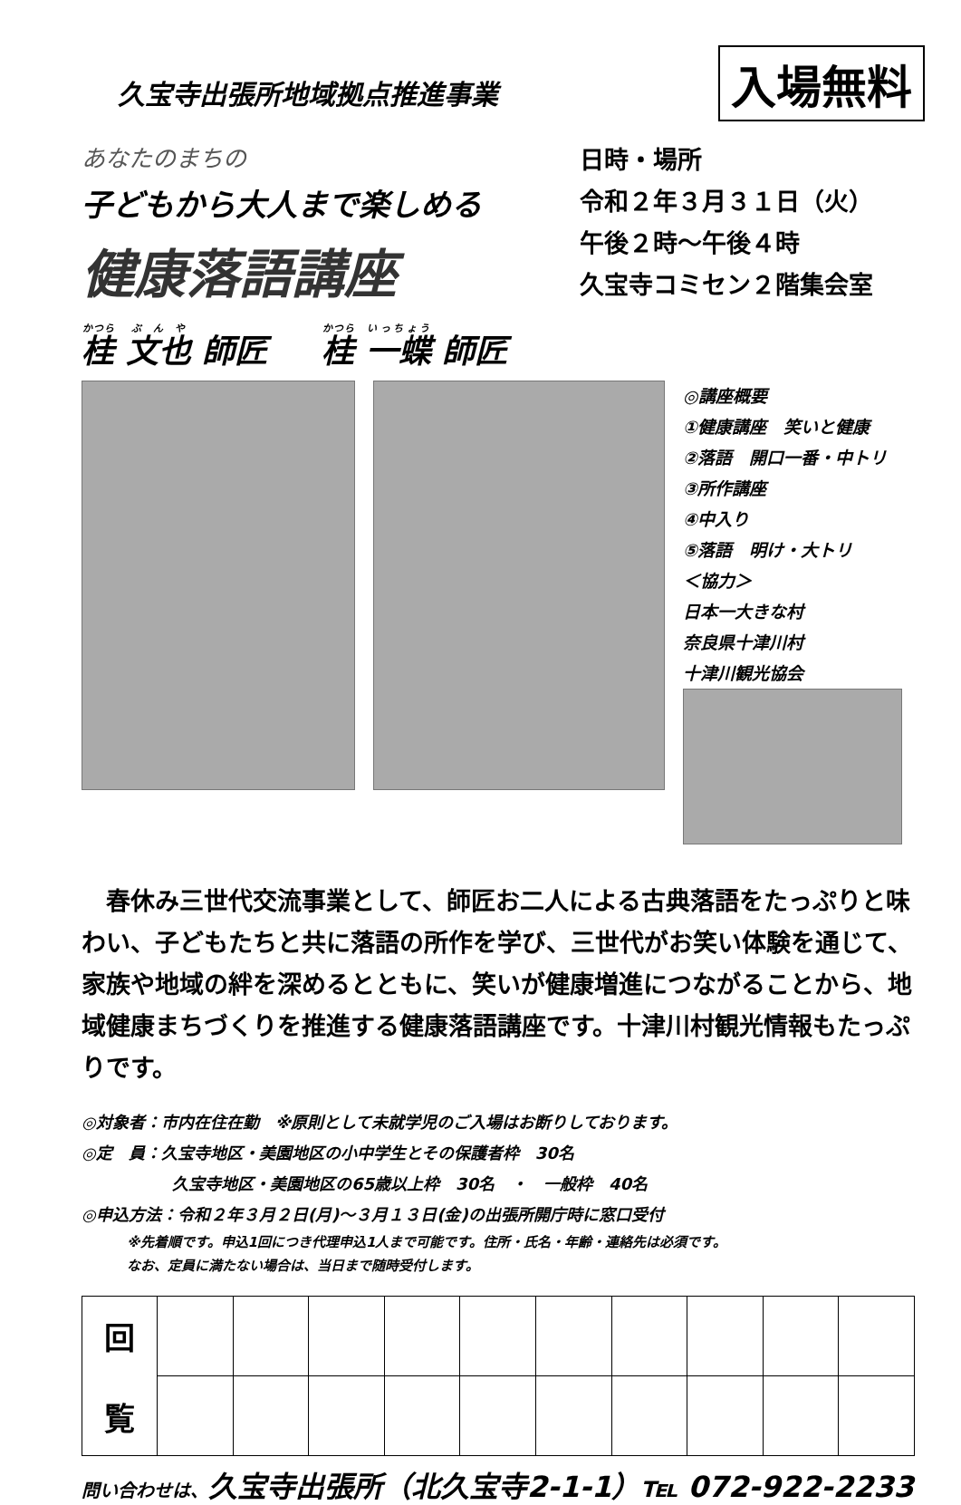久宝寺出張所地域拠点推進事業
入場無料
あなたのまちの
子どもから大人まで楽しめる
健康落語講座
日時・場所
令和２年３月３１日（火）
午後２時～午後４時
久宝寺コミセン２階集会室
桂 文也 師匠 桂 一蝶 師匠
◎講座概要
①健康講座　笑いと健康
②落語　開口一番・中トリ
③所作講座
④中入り
⑤落語　明け・大トリ
＜協力＞
日本一大きな村
奈良県十津川村
十津川観光協会
春休み三世代交流事業として、師匠お二人による古典落語をたっぷりと味わい、子どもたちと共に落語の所作を学び、三世代がお笑い体験を通じて、家族や地域の絆を深めるとともに、笑いが健康増進につながることから、地域健康まちづくりを推進する健康落語講座です。十津川村観光情報もたっぷりです。
◎対象者：市内在住在勤　※原則として未就学児のご入場はお断りしております。
◎定　員：久宝寺地区・美園地区の小中学生とその保護者枠　30名
久宝寺地区・美園地区の65歳以上枠　30名　・　一般枠　40名
◎申込方法：令和２年３月２日(月)～３月１３日(金)の出張所開庁時に窓口受付
※先着順です。申込1回につき代理申込1人まで可能です。住所・氏名・年齢・連絡先は必須です。
なお、定員に満たない場合は、当日まで随時受付します。
| 回 覧 | | | | | | | | | | |
問い合わせは、久宝寺出張所（北久宝寺2-1-1）℡ 072-922-2233